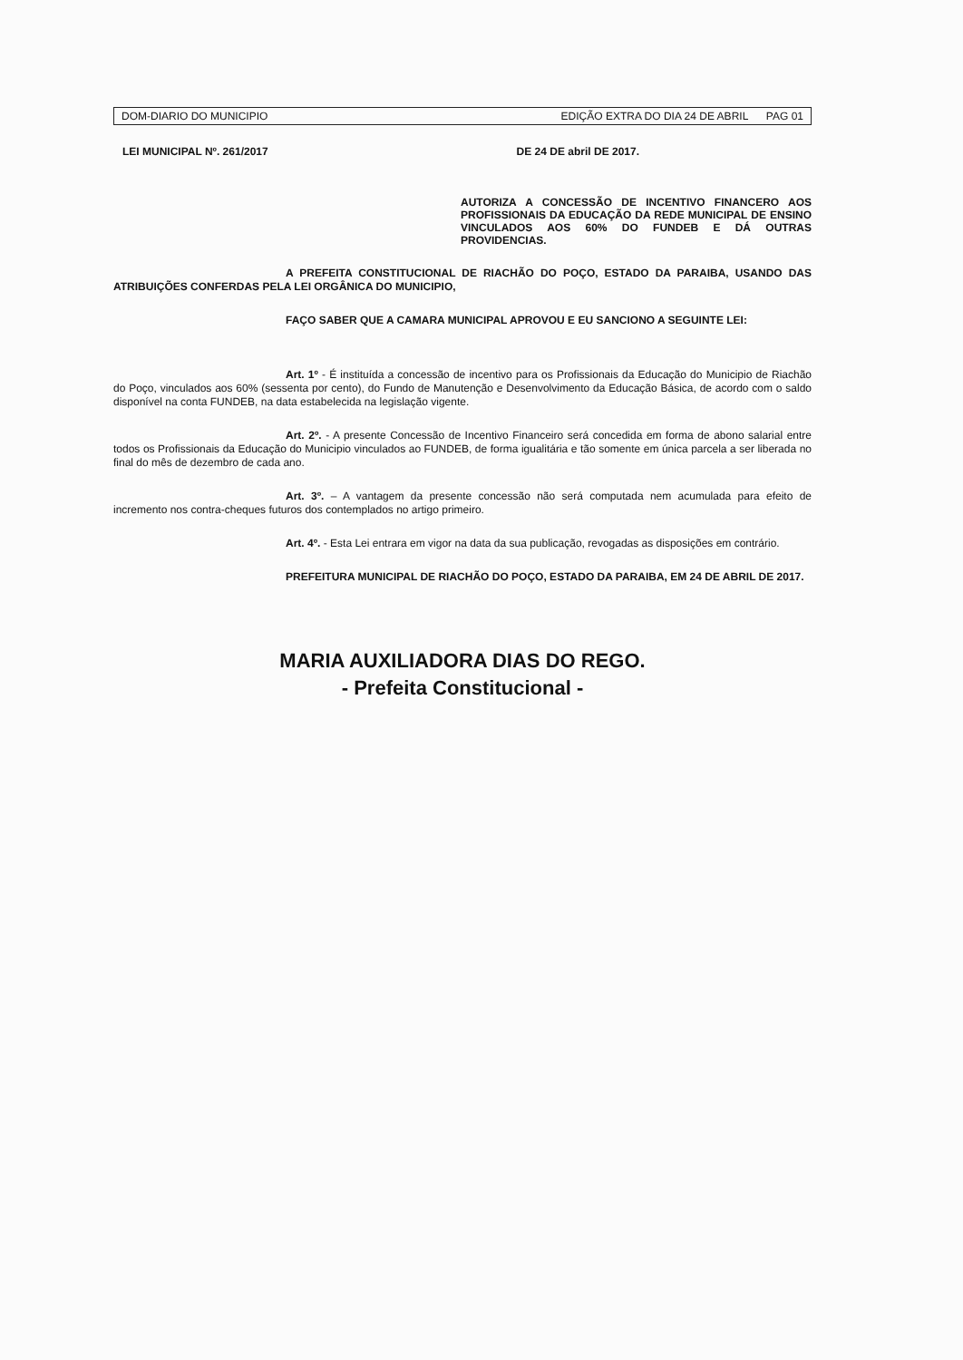DOM-DIARIO DO MUNICIPIO EDIÇÃO EXTRA DO DIA 24 DE ABRIL PAG 01
LEI MUNICIPAL Nº. 261/2017 DE 24 DE abril DE 2017.
AUTORIZA A CONCESSÃO DE INCENTIVO FINANCERO AOS PROFISSIONAIS DA EDUCAÇÃO DA REDE MUNICIPAL DE ENSINO VINCULADOS AOS 60% DO FUNDEB E DÁ OUTRAS PROVIDENCIAS.
A PREFEITA CONSTITUCIONAL DE RIACHÃO DO POÇO, ESTADO DA PARAIBA, USANDO DAS ATRIBUIÇÕES CONFERDAS PELA LEI ORGÂNICA DO MUNICIPIO,
FAÇO SABER QUE A CAMARA MUNICIPAL APROVOU E EU SANCIONO A SEGUINTE LEI:
Art. 1º - É instituída a concessão de incentivo para os Profissionais da Educação do Municipio de Riachão do Poço, vinculados aos 60% (sessenta por cento), do Fundo de Manutenção e Desenvolvimento da Educação Básica, de acordo com o saldo disponível na conta FUNDEB, na data estabelecida na legislação vigente.
Art. 2º. - A presente Concessão de Incentivo Financeiro será concedida em forma de abono salarial entre todos os Profissionais da Educação do Municipio vinculados ao FUNDEB, de forma igualitária e tão somente em única parcela a ser liberada no final do mês de dezembro de cada ano.
Art. 3º. – A vantagem da presente concessão não será computada nem acumulada para efeito de incremento nos contra-cheques futuros dos contemplados no artigo primeiro.
Art. 4º. - Esta Lei entrara em vigor na data da sua publicação, revogadas as disposições em contrário.
PREFEITURA MUNICIPAL DE RIACHÃO DO POÇO, ESTADO DA PARAIBA, EM 24 DE ABRIL DE 2017.
MARIA AUXILIADORA DIAS DO REGO.
- Prefeita Constitucional -